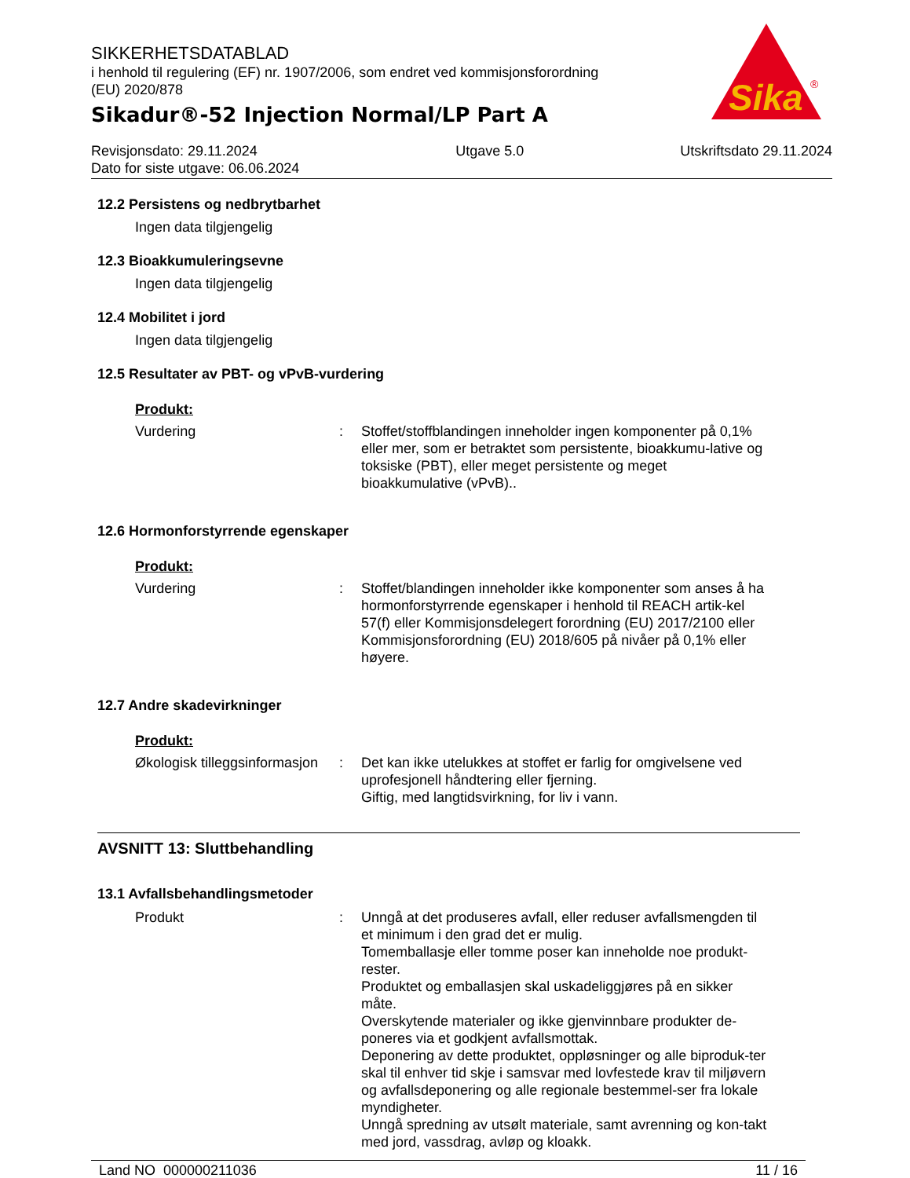Sika
®
SIKKERHETSDATABLAD
i henhold til regulering (EF) nr. 1907/2006, som endret ved kommisjonsforordning
(EU) 2020/878
Sikadur®-52 Injection Normal/LP Part A
Revisjonsdato: 29.11.2024
Dato for siste utgave: 06.06.2024
Utgave 5.0 Utskriftsdato 29.11.2024
12.2 Persistens og nedbrytbarhet
Ingen data tilgjengelig
12.3 Bioakkumuleringsevne
Ingen data tilgjengelig
12.4 Mobilitet i jord
Ingen data tilgjengelig
12.5 Resultater av PBT- og vPvB-vurdering
Produkt:
Vurdering : Stoffet/stoffblandingen inneholder ingen komponenter på 0,1% eller mer, som er betraktet som persistente, bioakkumu-lative og toksiske (PBT), eller meget persistente og meget bioakkumulative (vPvB)..
12.6 Hormonforstyrrende egenskaper
Produkt:
Vurdering : Stoffet/blandingen inneholder ikke komponenter som anses å ha hormonforstyrrende egenskaper i henhold til REACH artik-kel 57(f) eller Kommisjonsdelegert forordning (EU) 2017/2100 eller Kommisjonsforordning (EU) 2018/605 på nivåer på 0,1% eller høyere.
12.7 Andre skadevirkninger
Produkt:
Økologisk tilleggsinformasjon
: Det kan ikke utelukkes at stoffet er farlig for omgivelsene ved uprofesjonell håndtering eller fjerning.
Giftig, med langtidsvirkning, for liv i vann.
AVSNITT 13: Sluttbehandling
13.1 Avfallsbehandlingsmetoder
Produkt : Unngå at det produseres avfall, eller reduser avfallsmengden til et minimum i den grad det er mulig.
Tomemballasje eller tomme poser kan inneholde noe produkt-rester.
Produktet og emballasjen skal uskadeliggjøres på en sikker måte.
Overskytende materialer og ikke gjenvinnbare produkter de-poneres via et godkjent avfallsmottak.
Deponering av dette produktet, oppløsninger og alle biproduk-ter skal til enhver tid skje i samsvar med lovfestede krav til miljøvern og avfallsdeponering og alle regionale bestemmel-ser fra lokale myndigheter.
Unngå spredning av utsølt materiale, samt avrenning og kon-takt med jord, vassdrag, avløp og kloakk.
Land NO 000000211036 11 / 16